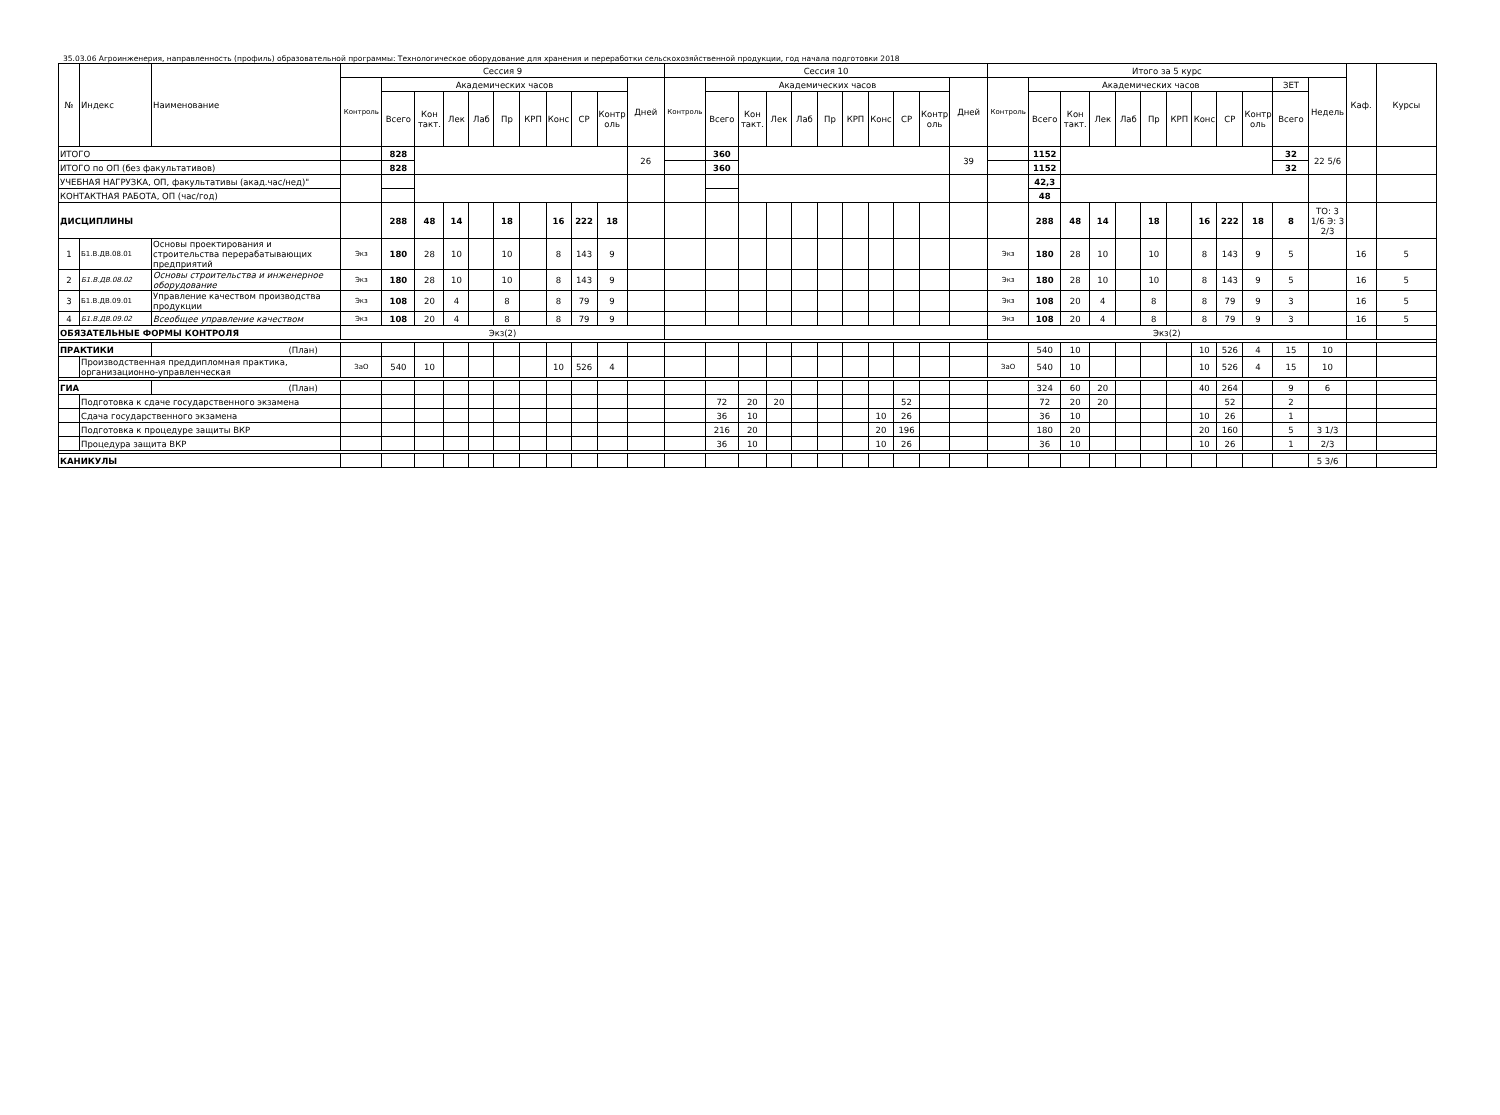35.03.06 Агроинженерия, направленность (профиль) образовательной программы: Технологическое оборудование для хранения и переработки сельскохозяйственной продукции, год начала подготовки 2018
| № | Индекс | Наименование | Сессия 9 | | | | | | | | | | | Сессия 10 | | | | | | | | | | | Итого за 5 курс | | | | | | | | | | | | Каф. | Курсы |
| --- | --- | --- | --- | --- | --- | --- | --- | --- | --- | --- | --- | --- | --- | --- | --- | --- | --- | --- | --- | --- | --- | --- | --- | --- | --- | --- | --- | --- | --- | --- | --- | --- | --- | --- | --- | --- | --- | --- |
| | | | Контроль | Академических часов | | | | | | | | | Дней | Контроль | Академических часов | | | | | | | | | Дней | Контроль | Академических часов | | | | | | | | | ЗЕТ | Недель | | |
| | | | | Всего | Кон такт. | Лек | Лаб | Пр | КРП | Конс | СР | Контр оль | | | Всего | Кон такт. | Лек | Лаб | Пр | КРП | Конс | СР | Контр оль | | | Всего | Кон такт. | Лек | Лаб | Пр | КРП | Конс | СР | Контр оль | Всего | | | |
| ИТОГО | | | | 828 | | | | | | | | | 26 | | 360 | | | | | | | | | 39 | | 1152 | | | | | | | | | 32 | 22 5/6 | | |
| ИТОГО по ОП (без факультативов) | | | | 828 | | | | | | | | | | | 360 | | | | | | | | | | | 1152 | | | | | | | | | 32 | | | |
| УЧЕБНАЯ НАГРУЗКА, ОП, факультативы (акад.час/нед)" | | | | | | | | | | | | | | | | | | | | | | | | | | 42,3 | | | | | | | | | | | | |
| КОНТАКТНАЯ РАБОТА, ОП (час/год) | | | | | | | | | | | | | | | | | | | | | | | | | | 48 | | | | | | | | | | | | |
| ДИСЦИПЛИНЫ | | | | 288 | 48 | 14 | | 18 | | 16 | 222 | 18 | | | | | | | | | | | | | | 288 | 48 | 14 | | 18 | | 16 | 222 | 18 | 8 | ТО: 3 1/6 Э: 3 2/3 | | |
| 1 | Б1.В.ДВ.08.01 | Основы проектирования и строительства перерабатывающих предприятий | Экз | 180 | 28 | 10 | | 10 | | 8 | 143 | 9 | | | | | | | | | | | | | Экз | 180 | 28 | 10 | | 10 | | 8 | 143 | 9 | 5 | | 16 | 5 |
| 2 | Б1.В.ДВ.08.02 | Основы строительства и инженерное оборудование | Экз | 180 | 28 | 10 | | 10 | | 8 | 143 | 9 | | | | | | | | | | | | | Экз | 180 | 28 | 10 | | 10 | | 8 | 143 | 9 | 5 | | 16 | 5 |
| 3 | Б1.В.ДВ.09.01 | Управление качеством производства продукции | Экз | 108 | 20 | 4 | | 8 | | 8 | 79 | 9 | | | | | | | | | | | | | Экз | 108 | 20 | 4 | | 8 | | 8 | 79 | 9 | 3 | | 16 | 5 |
| 4 | Б1.В.ДВ.09.02 | Всеобщее управление качеством | Экз | 108 | 20 | 4 | | 8 | | 8 | 79 | 9 | | | | | | | | | | | | | Экз | 108 | 20 | 4 | | 8 | | 8 | 79 | 9 | 3 | | 16 | 5 |
| ОБЯЗАТЕЛЬНЫЕ ФОРМЫ КОНТРОЛЯ | | | Экз(2) | | | | | | | | | | | | | | | | | | | | | | Экз(2) | | | | | | | | | | | | | |
| ПРАКТИКИ | | (План) | | | | | | | | | | | | | | | | | | | | | | | | 540 | 10 | | | | | 10 | 526 | 4 | 15 | 10 | | |
| | Производственная преддипломная практика, организационно-управленческая | | ЗаО | 540 | 10 | | | | | 10 | 526 | 4 | | | | | | | | | | | | | ЗаО | 540 | 10 | | | | | 10 | 526 | 4 | 15 | 10 | | |
| ГИА | | (План) | | | | | | | | | | | | | | | | | | | | | | | | 324 | 60 | 20 | | | | 40 | 264 | | 9 | 6 | | |
| | Подготовка к сдаче государственного экзамена | | | | | | | | | | | | | | 72 | 20 | 20 | | | | | 52 | | | | 72 | 20 | 20 | | | | | 52 | | 2 | | | |
| | Сдача государственного экзамена | | | | | | | | | | | | | | 36 | 10 | | | | | 10 | 26 | | | | 36 | 10 | | | | | 10 | 26 | | 1 | | | |
| | Подготовка к процедуре защиты ВКР | | | | | | | | | | | | | | 216 | 20 | | | | | 20 | 196 | | | | 180 | 20 | | | | | 20 | 160 | | 5 | 3 1/3 | | |
| | Процедура защита ВКР | | | | | | | | | | | | | | 36 | 10 | | | | | 10 | 26 | | | | 36 | 10 | | | | | 10 | 26 | | 1 | 2/3 | | |
| КАНИКУЛЫ | | | | | | | | | | | | | | | | | | | | | | | | | | | | | | | | | | | | 5 3/6 | | |